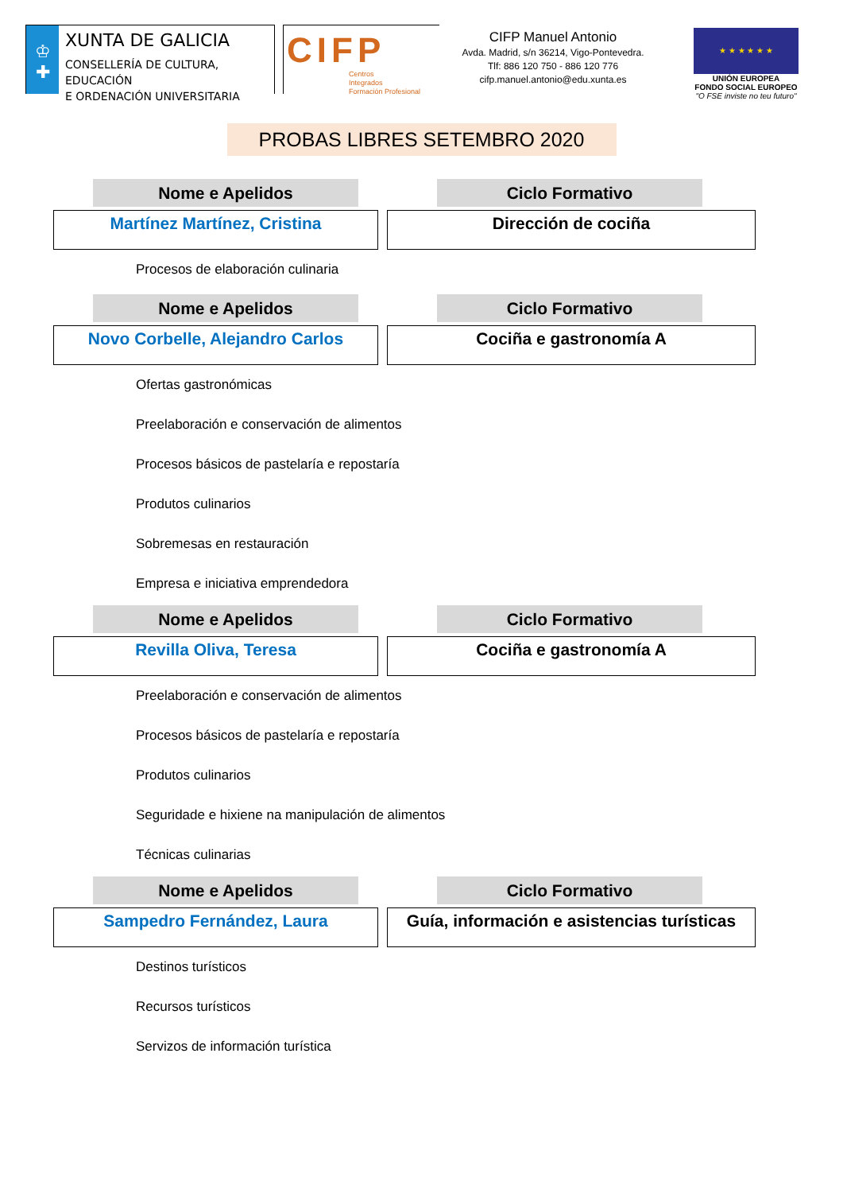♔
✚
XUNTA DE GALICIA
CONSELLERÍA DE CULTURA, EDUCACIÓN
E ORDENACIÓN UNIVERSITARIA
CIFP
Centros
Integrados
Formación Profesional
CIFP Manuel Antonio
Avda. Madrid, s/n 36214, Vigo-Pontevedra.
Tlf: 886 120 750 - 886 120 776
cifp.manuel.antonio@edu.xunta.es
★ ★ ★ ★ ★ ★
UNIÓN EUROPEA
FONDO SOCIAL EUROPEO
"O FSE inviste no teu futuro"
PROBAS LIBRES SETEMBRO 2020
Nome e Apelidos Ciclo Formativo
Martínez Martínez, Cristina Dirección de cociña
Procesos de elaboración culinaria
Nome e Apelidos Ciclo Formativo
Novo Corbelle, Alejandro Carlos Cociña e gastronomía A
Ofertas gastronómicas
Preelaboración e conservación de alimentos
Procesos básicos de pastelaría e repostaría
Produtos culinarios
Sobremesas en restauración
Empresa e iniciativa emprendedora
Nome e Apelidos Ciclo Formativo
Revilla Oliva, Teresa Cociña e gastronomía A
Preelaboración e conservación de alimentos
Procesos básicos de pastelaría e repostaría
Produtos culinarios
Seguridade e hixiene na manipulación de alimentos
Técnicas culinarias
Nome e Apelidos Ciclo Formativo
Sampedro Fernández, Laura Guía, información e asistencias turísticas
Destinos turísticos
Recursos turísticos
Servizos de información turística